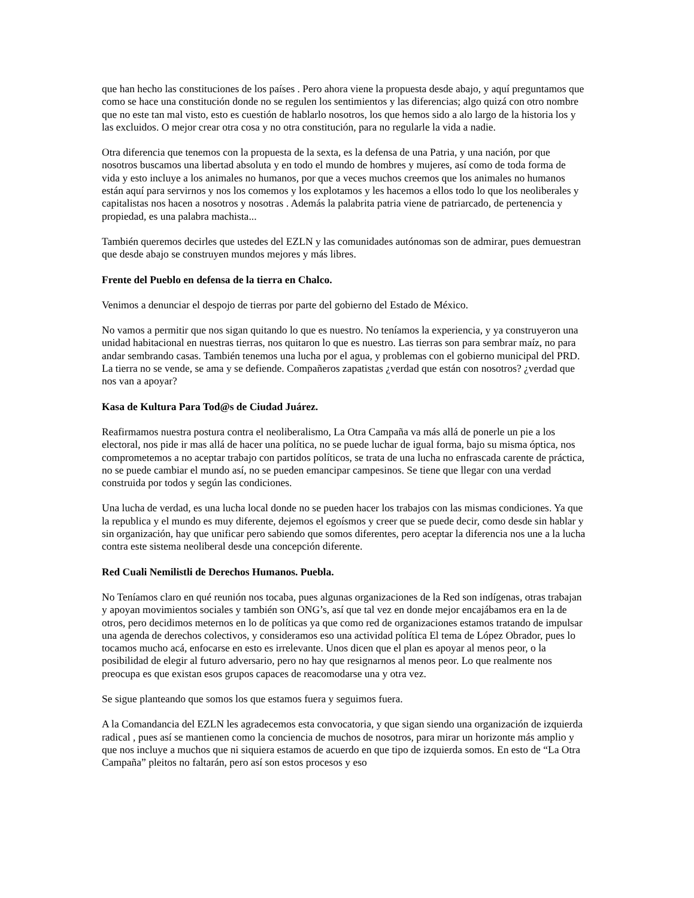que han hecho las constituciones de los países . Pero ahora viene la propuesta desde abajo, y aquí preguntamos que como se hace una constitución donde no se regulen los sentimientos y las diferencias; algo quizá con otro nombre que no este tan mal visto, esto es cuestión de hablarlo nosotros, los que hemos sido a alo largo de la historia los y las excluidos. O mejor crear otra cosa y no otra constitución, para no regularle la vida a nadie.
Otra diferencia que tenemos con la propuesta de la sexta, es la defensa de una Patria, y una nación, por que nosotros buscamos una libertad absoluta y en todo el mundo de hombres y mujeres, así como de toda forma de vida y esto incluye a los animales no humanos, por que a veces muchos creemos que los animales no humanos están aquí para servirnos y nos los comemos y los explotamos y les hacemos a ellos todo lo que los neoliberales y capitalistas nos hacen a nosotros y nosotras . Además la palabrita patria viene de patriarcado, de pertenencia y propiedad, es una palabra machista...
También queremos decirles que ustedes del EZLN y las comunidades autónomas son de admirar, pues demuestran que desde abajo se construyen mundos mejores y más libres.
Frente del Pueblo en defensa de la tierra en Chalco.
Venimos a denunciar el despojo de tierras por parte del gobierno del Estado de México.
No vamos a permitir que nos sigan quitando lo que es nuestro. No teníamos la experiencia, y ya construyeron una unidad habitacional en nuestras tierras, nos quitaron lo que es nuestro. Las tierras son para sembrar maíz, no para andar sembrando casas. También tenemos una lucha por el agua, y problemas con el gobierno municipal del PRD. La tierra no se vende, se ama y se defiende. Compañeros zapatistas ¿verdad que están con nosotros? ¿verdad que nos van a apoyar?
Kasa de Kultura Para Tod@s de Ciudad Juárez.
Reafirmamos nuestra postura contra el neoliberalismo, La Otra Campaña va más allá de ponerle un pie a los electoral, nos pide ir mas allá de hacer una política, no se puede luchar de igual forma, bajo su misma óptica, nos comprometemos a no aceptar trabajo con partidos políticos, se trata de una lucha no enfrascada carente de práctica, no se puede cambiar el mundo así, no se pueden emancipar campesinos. Se tiene que llegar con una verdad construida por todos y según las condiciones.
Una lucha de verdad, es una lucha local donde no se pueden hacer los trabajos con las mismas condiciones. Ya que la republica y el mundo es muy diferente, dejemos el egoísmos y creer que se puede decir, como desde sin hablar y sin organización, hay que unificar pero sabiendo que somos diferentes, pero aceptar la diferencia nos une a la lucha contra este sistema neoliberal desde una concepción diferente.
Red Cuali Nemilistli de Derechos Humanos. Puebla.
No Teníamos claro en qué reunión nos tocaba, pues algunas organizaciones de la Red son indígenas, otras trabajan y apoyan movimientos sociales y también son ONG’s, así que tal vez en donde mejor encajábamos era en la de otros, pero decidimos meternos en lo de políticas ya que como red de organizaciones estamos tratando de impulsar una agenda de derechos colectivos, y consideramos eso una actividad política El tema de López Obrador, pues lo tocamos mucho acá, enfocarse en esto es irrelevante. Unos dicen que el plan es apoyar al menos peor, o la posibilidad de elegir al futuro adversario, pero no hay que resignarnos al menos peor. Lo que realmente nos preocupa es que existan esos grupos capaces de reacomodarse una y otra vez.
Se sigue planteando que somos los que estamos fuera y seguimos fuera.
A la Comandancia del EZLN les agradecemos esta convocatoria, y que sigan siendo una organización de izquierda radical , pues así se mantienen como la conciencia de muchos de nosotros, para mirar un horizonte más amplio y que nos incluye a muchos que ni siquiera estamos de acuerdo en que tipo de izquierda somos. En esto de “La Otra Campaña” pleitos no faltarán, pero así son estos procesos y eso